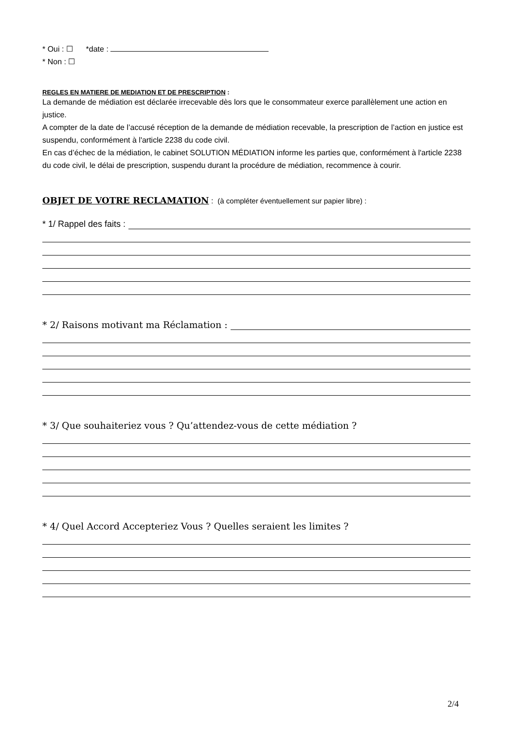* Oui : ☐ *date :
* Non : ☐
REGLES EN MATIERE DE MEDIATION ET DE PRESCRIPTION :
La demande de médiation est déclarée irrecevable dès lors que le consommateur exerce parallèlement une action en justice.
A compter de la date de l’accusé réception de la demande de médiation recevable, la prescription de l’action en justice est suspendu, conformément à l'article 2238 du code civil.
En cas d’échec de la médiation, le cabinet SOLUTION MÉDIATION informe les parties que, conformément à l'article 2238 du code civil, le délai de prescription, suspendu durant la procédure de médiation, recommence à courir.
OBJET DE VOTRE RECLAMATION : (à compléter éventuellement sur papier libre) :
* 1/ Rappel des faits :
* 2/ Raisons motivant ma Réclamation :
* 3/ Que souhaiteriez vous ? Qu’attendez-vous de cette médiation ?
* 4/ Quel Accord Accepteriez Vous ? Quelles seraient les limites ?
2/4